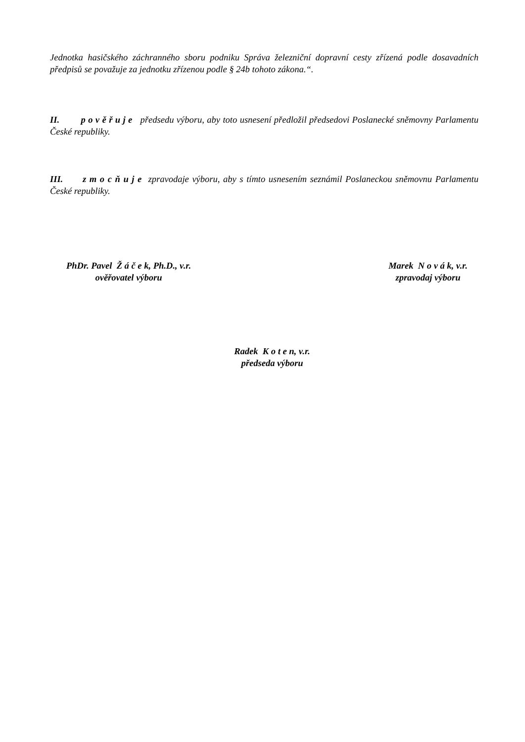Jednotka hasičského záchranného sboru podniku Správa železniční dopravní cesty zřízená podle dosavadních předpisů se považuje za jednotku zřízenou podle § 24b tohoto zákona.“.
II. p o v ě ř u j e předsedu výboru, aby toto usnesení předložil předsedovi Poslanecké sněmovny Parlamentu České republiky.
III. z m o c ň u j e zpravodaje výboru, aby s tímto usnesením seznámil Poslaneckou sněmovnu Parlamentu České republiky.
PhDr. Pavel Ž á č e k, Ph.D., v.r.
ověřovatel výboru
Marek N o v á k, v.r.
zpravodaj výboru
Radek K o t e n, v.r.
předseda výboru